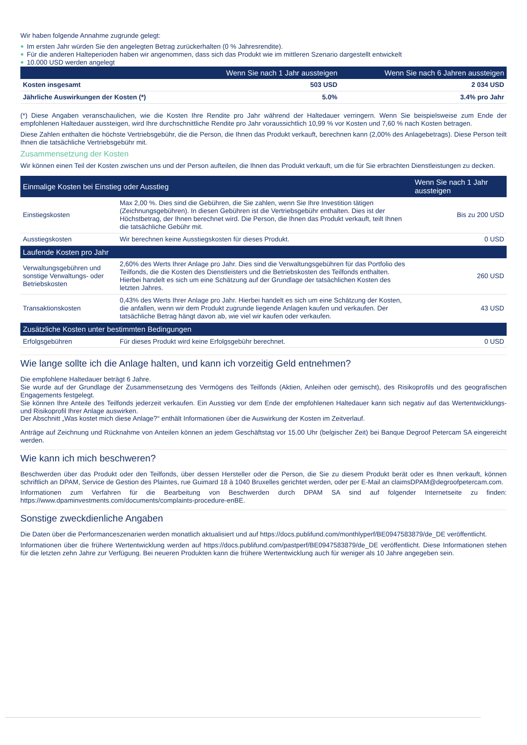Wir haben folgende Annahme zugrunde gelegt:
Im ersten Jahr würden Sie den angelegten Betrag zurückerhalten (0 % Jahresrendite).
Für die anderen Halteperioden haben wir angenommen, dass sich das Produkt wie im mittleren Szenario dargestellt entwickelt
10.000 USD werden angelegt
| | Wenn Sie nach 1 Jahr aussteigen | Wenn Sie nach 6 Jahren aussteigen |
| --- | --- | --- |
| Kosten insgesamt | 503 USD | 2 034 USD |
| Jährliche Auswirkungen der Kosten (*) | 5.0% | 3.4% pro Jahr |
(*) Diese Angaben veranschaulichen, wie die Kosten Ihre Rendite pro Jahr während der Haltedauer verringern. Wenn Sie beispielsweise zum Ende der empfohlenen Haltedauer aussteigen, wird Ihre durchschnittliche Rendite pro Jahr voraussichtlich 10,99 % vor Kosten und 7,60 % nach Kosten betragen.
Diese Zahlen enthalten die höchste Vertriebsgebühr, die die Person, die Ihnen das Produkt verkauft, berechnen kann (2,00% des Anlagebetrags). Diese Person teilt Ihnen die tatsächliche Vertriebsgebühr mit.
Zusammensetzung der Kosten
Wir können einen Teil der Kosten zwischen uns und der Person aufteilen, die Ihnen das Produkt verkauft, um die für Sie erbrachten Dienstleistungen zu decken.
| Einmalige Kosten bei Einstieg oder Ausstieg | | Wenn Sie nach 1 Jahr aussteigen |
| --- | --- | --- |
| Einstiegskosten | Max 2,00 %. Dies sind die Gebühren, die Sie zahlen, wenn Sie Ihre Investition tätigen (Zeichnungsgebühren). In diesen Gebühren ist die Vertriebsgebühr enthalten. Dies ist der Höchstbetrag, der Ihnen berechnet wird. Die Person, die Ihnen das Produkt verkauft, teilt Ihnen die tatsächliche Gebühr mit. | Bis zu 200 USD |
| Ausstiegskosten | Wir berechnen keine Ausstiegskosten für dieses Produkt. | 0 USD |
| Laufende Kosten pro Jahr | | |
| Verwaltungsgebühren und sonstige Verwaltungs- oder Betriebskosten | 2,60% des Werts Ihrer Anlage pro Jahr. Dies sind die Verwaltungsgebühren für das Portfolio des Teilfonds, die die Kosten des Dienstleisters und die Betriebskosten des Teilfonds enthalten. Hierbei handelt es sich um eine Schätzung auf der Grundlage der tatsächlichen Kosten des letzten Jahres. | 260 USD |
| Transaktionskosten | 0,43% des Werts Ihrer Anlage pro Jahr. Hierbei handelt es sich um eine Schätzung der Kosten, die anfallen, wenn wir dem Produkt zugrunde liegende Anlagen kaufen und verkaufen. Der tatsächliche Betrag hängt davon ab, wie viel wir kaufen oder verkaufen. | 43 USD |
| Zusätzliche Kosten unter bestimmten Bedingungen | | |
| Erfolgsgebühren | Für dieses Produkt wird keine Erfolgsgebühr berechnet. | 0 USD |
Wie lange sollte ich die Anlage halten, und kann ich vorzeitig Geld entnehmen?
Die empfohlene Haltedauer beträgt 6 Jahre.
Sie wurde auf der Grundlage der Zusammensetzung des Vermögens des Teilfonds (Aktien, Anleihen oder gemischt), des Risikoprofils und des geografischen Engagements festgelegt.
Sie können Ihre Anteile des Teilfonds jederzeit verkaufen. Ein Ausstieg vor dem Ende der empfohlenen Haltedauer kann sich negativ auf das Wertentwicklungs- und Risikoprofil Ihrer Anlage auswirken.
Der Abschnitt „Was kostet mich diese Anlage?“ enthält Informationen über die Auswirkung der Kosten im Zeitverlauf.
Anträge auf Zeichnung und Rücknahme von Anteilen können an jedem Geschäftstag vor 15.00 Uhr (belgischer Zeit) bei Banque Degroof Petercam SA eingereicht werden.
Wie kann ich mich beschweren?
Beschwerden über das Produkt oder den Teilfonds, über dessen Hersteller oder die Person, die Sie zu diesem Produkt berät oder es Ihnen verkauft, können schriftlich an DPAM, Service de Gestion des Plaintes, rue Guimard 18 à 1040 Bruxelles gerichtet werden, oder per E-Mail an claimsDPAM@degroofpetercam.com.
Informationen zum Verfahren für die Bearbeitung von Beschwerden durch DPAM SA sind auf folgender Internetseite zu finden: https://www.dpaminvestments.com/documents/complaints-procedure-enBE.
Sonstige zweckdienliche Angaben
Die Daten über die Performanceszenarien werden monatlich aktualisiert und auf https://docs.publifund.com/monthlyperf/BE0947583879/de_DE veröffentlicht.
Informationen über die frühere Wertentwicklung werden auf https://docs.publifund.com/pastperf/BE0947583879/de_DE veröffentlicht. Diese Informationen stehen für die letzten zehn Jahre zur Verfügung. Bei neueren Produkten kann die frühere Wertentwicklung auch für weniger als 10 Jahre angegeben sein.